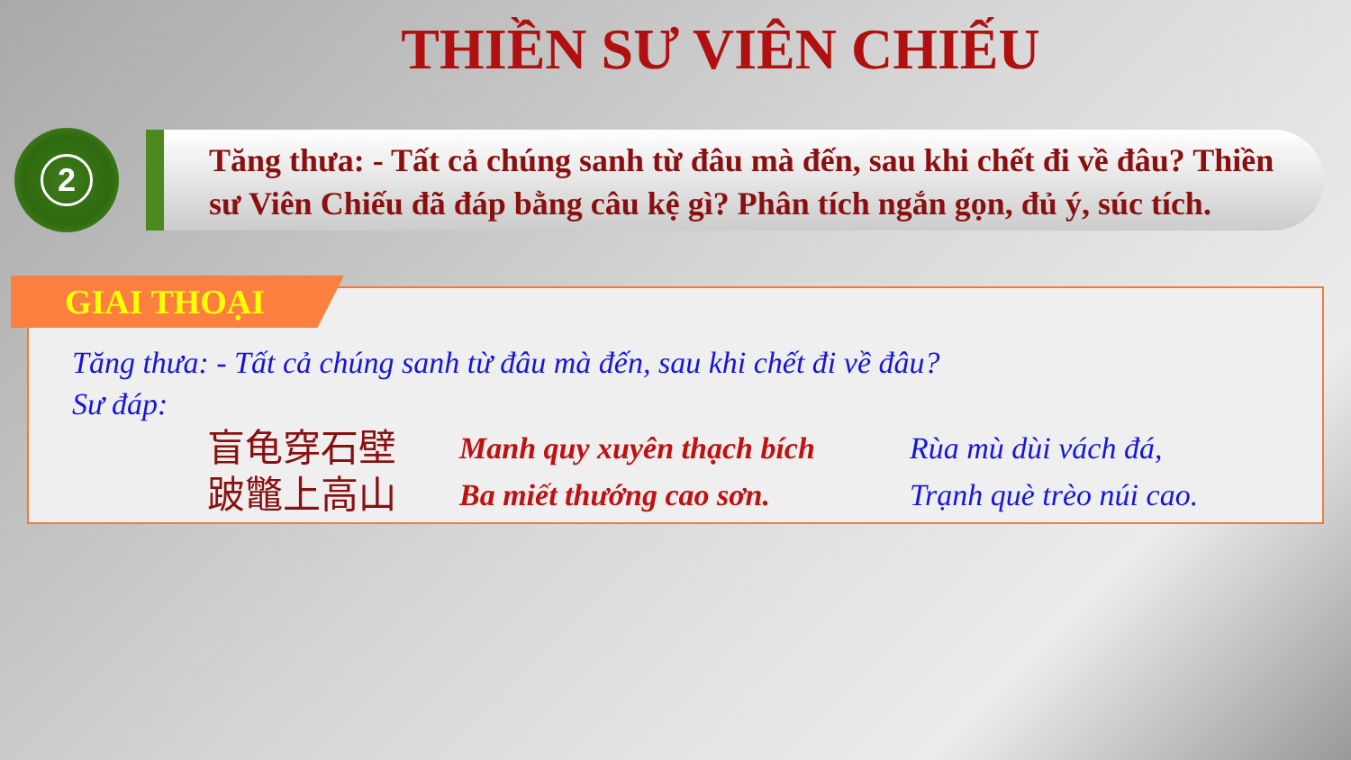THIỀN SƯ VIÊN CHIẾU
2
Tăng thưa: - Tất cả chúng sanh từ đâu mà đến, sau khi chết đi về đâu? Thiền sư Viên Chiếu đã đáp bằng câu kệ gì? Phân tích ngắn gọn, đủ ý, súc tích.
GIAI THOẠI
Tăng thưa: - Tất cả chúng sanh từ đâu mà đến, sau khi chết đi về đâu?
Sư đáp:
盲龟穿石壁
Manh quy xuyên thạch bích
Rùa mù dùi vách đá,
跛鼈上高山
Ba miết thướng cao sơn.
Trạnh què trèo núi cao.